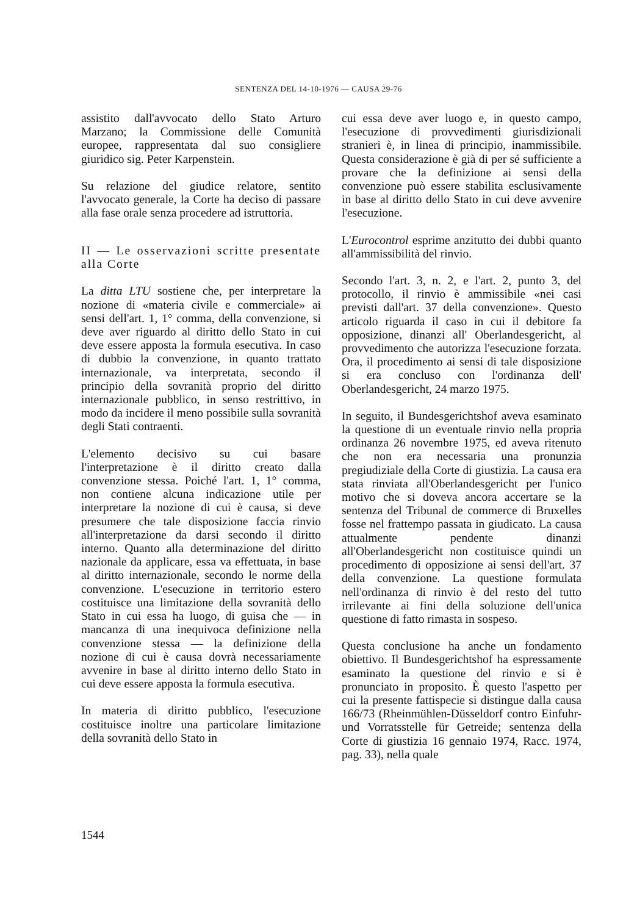SENTENZA DEL 14-10-1976 — CAUSA 29-76
assistito dall'avvocato dello Stato Arturo Marzano; la Commissione delle Comunità europee, rappresentata dal suo consigliere giuridico sig. Peter Karpenstein.
Su relazione del giudice relatore, sentito l'avvocato generale, la Corte ha deciso di passare alla fase orale senza procedere ad istruttoria.
II — Le osservazioni scritte presentate alla Corte
La ditta LTU sostiene che, per interpretare la nozione di «materia civile e commerciale» ai sensi dell'art. 1, 1° comma, della convenzione, si deve aver riguardo al diritto dello Stato in cui deve essere apposta la formula esecutiva. In caso di dubbio la convenzione, in quanto trattato internazionale, va interpretata, secondo il principio della sovranità proprio del diritto internazionale pubblico, in senso restrittivo, in modo da incidere il meno possibile sulla sovranità degli Stati contraenti.
L'elemento decisivo su cui basare l'interpretazione è il diritto creato dalla convenzione stessa. Poiché l'art. 1, 1° comma, non contiene alcuna indicazione utile per interpretare la nozione di cui è causa, si deve presumere che tale disposizione faccia rinvio all'interpretazione da darsi secondo il diritto interno. Quanto alla determinazione del diritto nazionale da applicare, essa va effettuata, in base al diritto internazionale, secondo le norme della convenzione. L'esecuzione in territorio estero costituisce una limitazione della sovranità dello Stato in cui essa ha luogo, di guisa che — in mancanza di una inequivoca definizione nella convenzione stessa — la definizione della nozione di cui è causa dovrà necessariamente avvenire in base al diritto interno dello Stato in cui deve essere apposta la formula esecutiva.
In materia di diritto pubblico, l'esecuzione costituisce inoltre una particolare limitazione della sovranità dello Stato in
cui essa deve aver luogo e, in questo campo, l'esecuzione di provvedimenti giurisdizionali stranieri è, in linea di principio, inammissibile. Questa considerazione è già di per sé sufficiente a provare che la definizione ai sensi della convenzione può essere stabilita esclusivamente in base al diritto dello Stato in cui deve avvenire l'esecuzione.
L'Eurocontrol esprime anzitutto dei dubbi quanto all'ammissibilità del rinvio.
Secondo l'art. 3, n. 2, e l'art. 2, punto 3, del protocollo, il rinvio è ammissibile «nei casi previsti dall'art. 37 della convenzione». Questo articolo riguarda il caso in cui il debitore fa opposizione, dinanzi all' Oberlandesgericht, al provvedimento che autorizza l'esecuzione forzata. Ora, il procedimento ai sensi di tale disposizione si era concluso con l'ordinanza dell' Oberlandesgericht, 24 marzo 1975.
In seguito, il Bundesgerichtshof aveva esaminato la questione di un eventuale rinvio nella propria ordinanza 26 novembre 1975, ed aveva ritenuto che non era necessaria una pronunzia pregiudiziale della Corte di giustizia. La causa era stata rinviata all'Oberlandesgericht per l'unico motivo che si doveva ancora accertare se la sentenza del Tribunal de commerce di Bruxelles fosse nel frattempo passata in giudicato. La causa attualmente pendente dinanzi all'Oberlandesgericht non costituisce quindi un procedimento di opposizione ai sensi dell'art. 37 della convenzione. La questione formulata nell'ordinanza di rinvio è del resto del tutto irrilevante ai fini della soluzione dell'unica questione di fatto rimasta in sospeso.
Questa conclusione ha anche un fondamento obiettivo. Il Bundesgerichtshof ha espressamente esaminato la questione del rinvio e si è pronunciato in proposito. È questo l'aspetto per cui la presente fattispecie si distingue dalla causa 166/73 (Rheinmühlen-Düsseldorf contro Einfuhr- und Vorratsstelle für Getreide; sentenza della Corte di giustizia 16 gennaio 1974, Racc. 1974, pag. 33), nella quale
1544